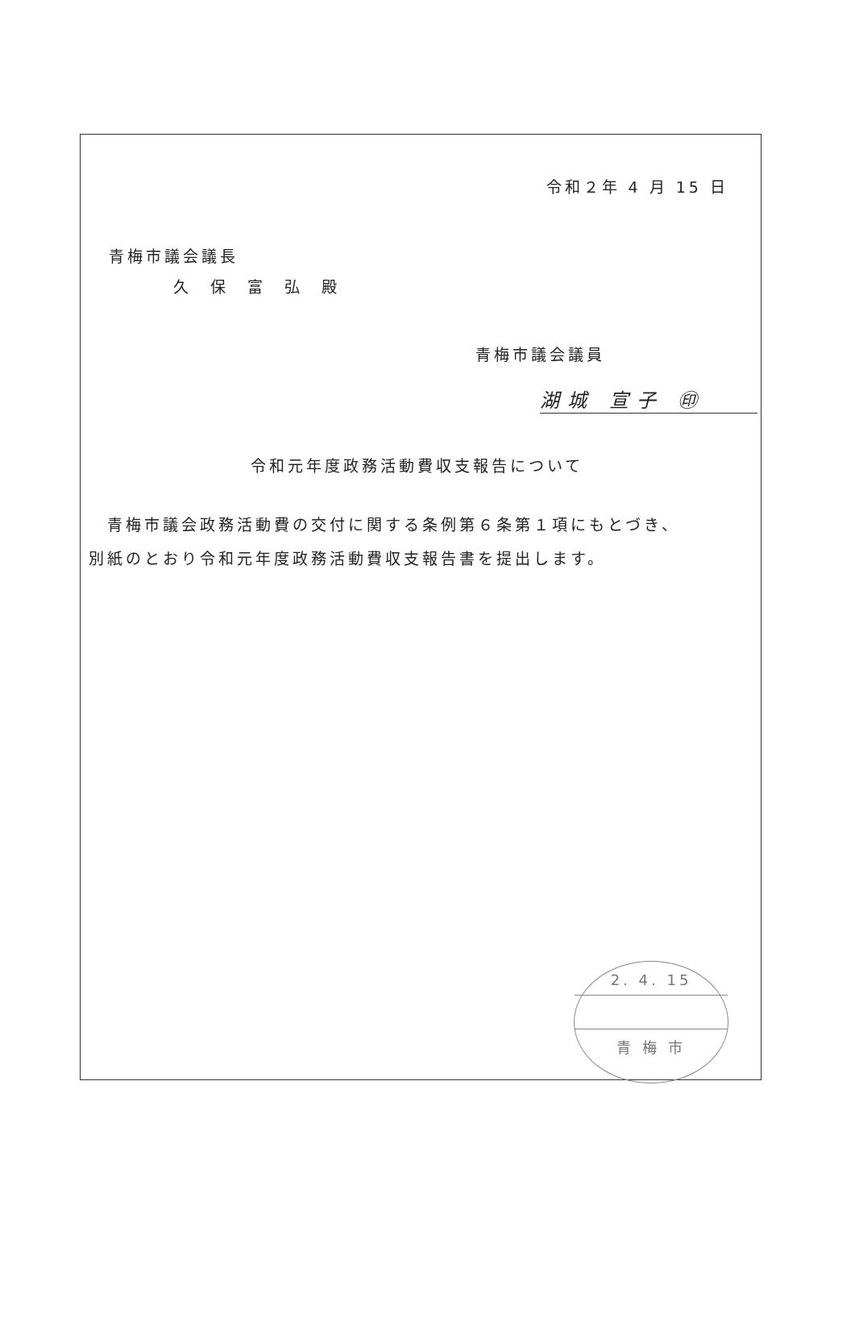令和２年 4 月 15 日
青梅市議会議長
久　保　富　弘　殿
青梅市議会議員
湖城 宣子 ㊞
令和元年度政務活動費収支報告について
　青梅市議会政務活動費の交付に関する条例第６条第１項にもとづき、
別紙のとおり令和元年度政務活動費収支報告書を提出します。
2. 4. 15
青 梅 市